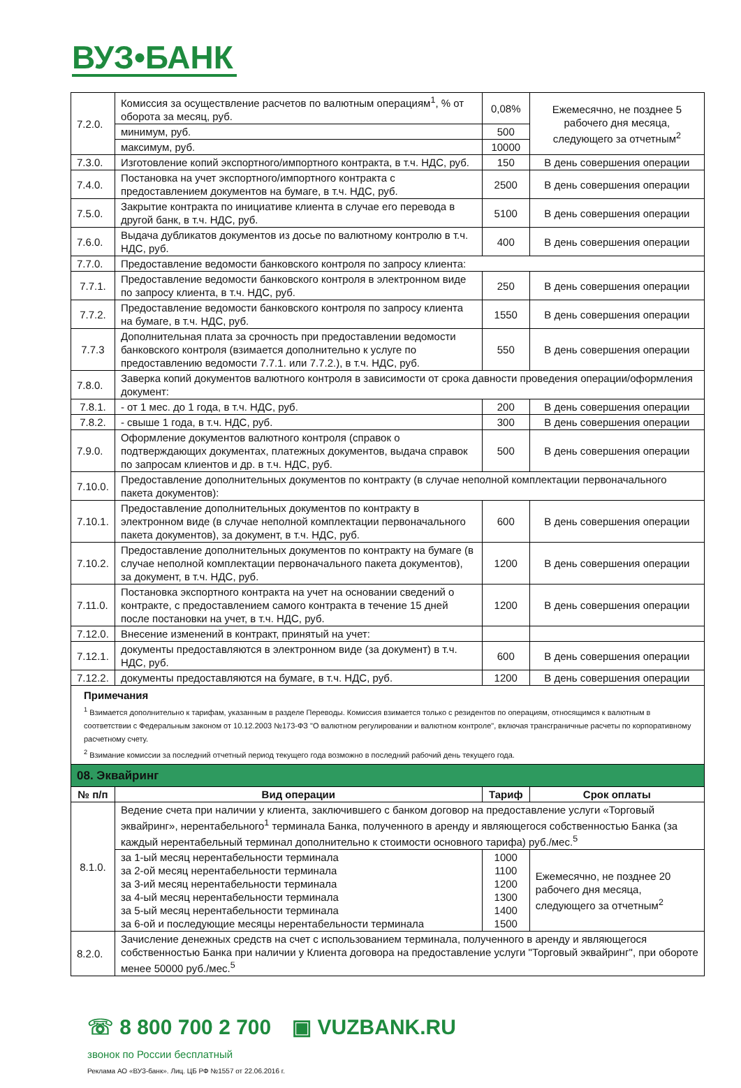ВУЗ•БАНК
| 7.2.0. | Комиссия за осуществление расчетов по валютным операциям<sup>1</sup>, % от оборота за месяц, руб. | 0,08% | Ежемесячно, не позднее 5 рабочего дня месяца, следующего за отчетным<sup>2</sup> |
| | минимум, руб. | 500 | |
| | максимум, руб. | 10000 | |
| 7.3.0. | Изготовление копий экспортного/импортного контракта, в т.ч. НДС, руб. | 150 | В день совершения операции |
| 7.4.0. | Постановка на учет экспортного/импортного контракта с предоставлением документов на бумаге, в т.ч. НДС, руб. | 2500 | В день совершения операции |
| 7.5.0. | Закрытие контракта по инициативе клиента в случае его перевода в другой банк, в т.ч. НДС, руб. | 5100 | В день совершения операции |
| 7.6.0. | Выдача дубликатов документов из досье по валютному контролю в т.ч. НДС, руб. | 400 | В день совершения операции |
| 7.7.0. | Предоставление ведомости банковского контроля по запросу клиента: | | |
| 7.7.1. | Предоставление ведомости банковского контроля в электронном виде по запросу клиента, в т.ч. НДС, руб. | 250 | В день совершения операции |
| 7.7.2. | Предоставление ведомости банковского контроля по запросу клиента на бумаге, в т.ч. НДС, руб. | 1550 | В день совершения операции |
| 7.7.3 | Дополнительная плата за срочность при предоставлении ведомости банковского контроля (взимается дополнительно к услуге по предоставлению ведомости 7.7.1. или 7.7.2.), в т.ч. НДС, руб. | 550 | В день совершения операции |
| 7.8.0. | Заверка копий документов валютного контроля в зависимости от срока давности проведения операции/оформления документ: | | |
| 7.8.1. | - от 1 мес. до 1 года, в т.ч. НДС, руб. | 200 | В день совершения операции |
| 7.8.2. | - свыше 1 года, в т.ч. НДС, руб. | 300 | В день совершения операции |
| 7.9.0. | Оформление документов валютного контроля (справок о подтверждающих документах, платежных документов, выдача справок по запросам клиентов и др. в т.ч. НДС, руб. | 500 | В день совершения операции |
| 7.10.0. | Предоставление дополнительных документов по контракту (в случае неполной комплектации первоначального пакета документов): | | |
| 7.10.1. | Предоставление дополнительных документов по контракту в электронном виде (в случае неполной комплектации первоначального пакета документов), за документ, в т.ч. НДС, руб. | 600 | В день совершения операции |
| 7.10.2. | Предоставление дополнительных документов по контракту на бумаге (в случае неполной комплектации первоначального пакета документов), за документ, в т.ч. НДС, руб. | 1200 | В день совершения операции |
| 7.11.0. | Постановка экспортного контракта на учет на основании сведений о контракте, с предоставлением самого контракта в течение 15 дней после постановки на учет, в т.ч. НДС, руб. | 1200 | В день совершения операции |
| 7.12.0. | Внесение изменений в контракт, принятый на учет: | | |
| 7.12.1. | документы предоставляются в электронном виде (за документ) в т.ч. НДС, руб. | 600 | В день совершения операции |
| 7.12.2. | документы предоставляются на бумаге, в т.ч. НДС, руб. | 1200 | В день совершения операции |
| Примечания <sup>1</sup> Взимается дополнительно к тарифам, указанным в разделе Переводы. Комиссия взимается только с резидентов по операциям, относящимся к валютным в соответствии с Федеральным законом от 10.12.2003 №173-ФЗ "О валютном регулировании и валютном контроле", включая трансграничные расчеты по корпоративному расчетному счету. <sup>2</sup> Взимание комиссии за последний отчетный период текущего года возможно в последний рабочий день текущего года. | | | |
| 08. Эквайринг | | | |
| № п/п | Вид операции | Тариф | Срок оплаты |
| 8.1.0. | Ведение счета при наличии у клиента, заключившего с банком договор на предоставление услуги «Торговый эквайринг», нерентабельного<sup>1</sup> терминала Банка, полученного в аренду и являющегося собственностью Банка (за каждый нерентабельный терминал дополнительно к стоимости основного тарифа) руб./мес.<sup>5</sup> | | |
| | за 1-ый месяц нерентабельности терминала за 2-ой месяц нерентабельности терминала за 3-ий месяц нерентабельности терминала за 4-ый месяц нерентабельности терминала за 5-ый месяц нерентабельности терминала за 6-ой и последующие месяцы нерентабельности терминала | 1000 1100 1200 1300 1400 1500 | Ежемесячно, не позднее 20 рабочего дня месяца, следующего за отчетным<sup>2</sup> |
| 8.2.0. | Зачисление денежных средств на счет с использованием терминала, полученного в аренду и являющегося собственностью Банка при наличии у Клиента договора на предоставление услуги "Торговый эквайринг", при обороте менее 50000 руб./мес.<sup>5</sup> | | |
☏ 8 800 700 2 700
звонок по России бесплатный
▣ VUZBANK.RU
Реклама АО «ВУЗ-банк». Лиц. ЦБ РФ №1557 от 22.06.2016 г.